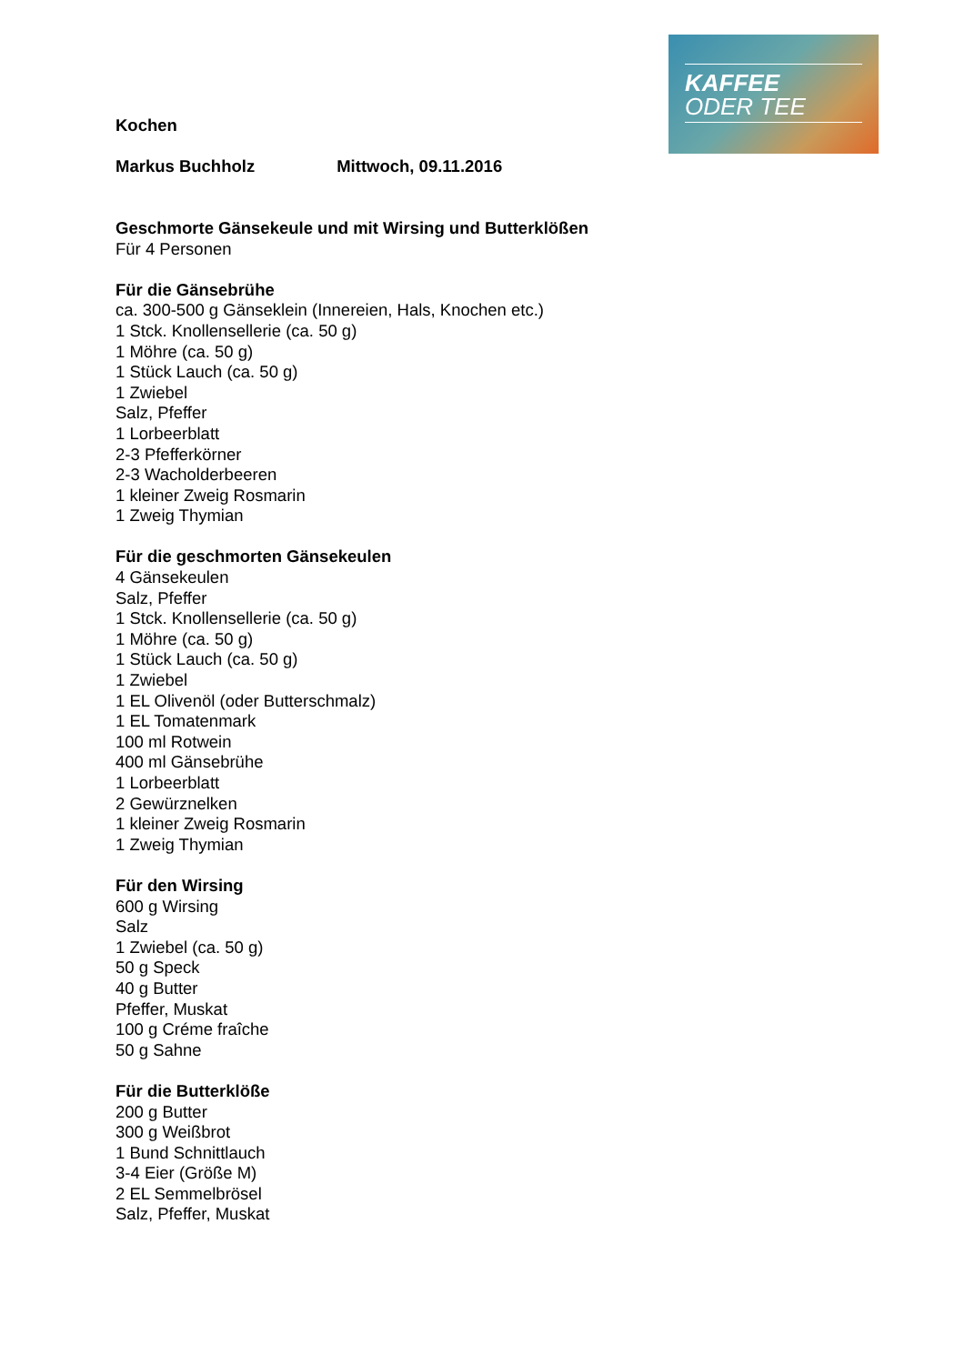KAFFEE
ODER TEE
Kochen
Markus Buchholz Mittwoch, 09.11.2016
Geschmorte Gänsekeule und mit Wirsing und Butterklößen
Für 4 Personen
Für die Gänsebrühe
ca. 300-500 g Gänseklein (Innereien, Hals, Knochen etc.)
1 Stck. Knollensellerie (ca. 50 g)
1 Möhre (ca. 50 g)
1 Stück Lauch (ca. 50 g)
1 Zwiebel
Salz, Pfeffer
1 Lorbeerblatt
2-3 Pfefferkörner
2-3 Wacholderbeeren
1 kleiner Zweig Rosmarin
1 Zweig Thymian
Für die geschmorten Gänsekeulen
4 Gänsekeulen
Salz, Pfeffer
1 Stck. Knollensellerie (ca. 50 g)
1 Möhre (ca. 50 g)
1 Stück Lauch (ca. 50 g)
1 Zwiebel
1 EL Olivenöl (oder Butterschmalz)
1 EL Tomatenmark
100 ml Rotwein
400 ml Gänsebrühe
1 Lorbeerblatt
2 Gewürznelken
1 kleiner Zweig Rosmarin
1 Zweig Thymian
Für den Wirsing
600 g Wirsing
Salz
1 Zwiebel (ca. 50 g)
50 g Speck
40 g Butter
Pfeffer, Muskat
100 g Créme fraîche
50 g Sahne
Für die Butterklöße
200 g Butter
300 g Weißbrot
1 Bund Schnittlauch
3-4 Eier (Größe M)
2 EL Semmelbrösel
Salz, Pfeffer, Muskat